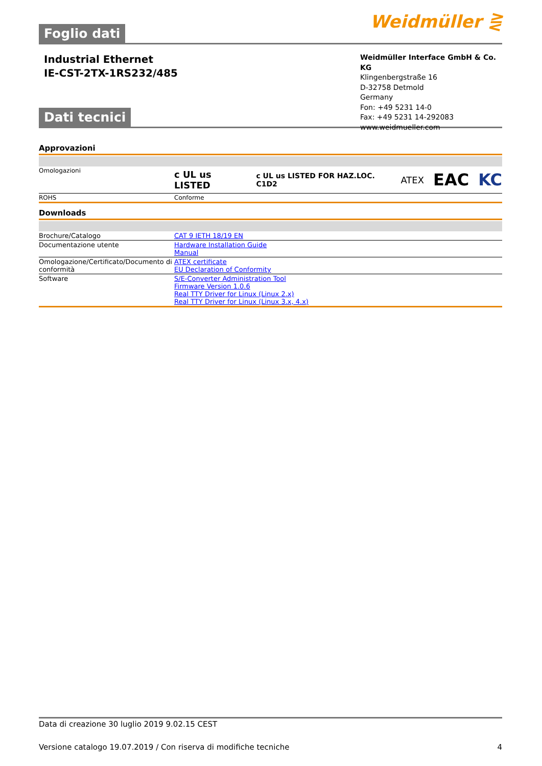Foglio dati Weidmüller ⋛
Industrial Ethernet
IE-CST-2TX-1RS232/485
Weidmüller Interface GmbH & Co. KG
Klingenbergstraße 16
D-32758 Detmold
Germany
Fon: +49 5231 14-0
Fax: +49 5231 14-292083
www.weidmueller.com
Dati tecnici
Approvazioni
| Omologazioni | c UL us LISTED c UL us LISTED FOR HAZ.LOC. C1D2 ATEX EAC KC |
| ROHS | Conforme |
Downloads
| Brochure/Catalogo | CAT 9 IETH 18/19 EN |
| Documentazione utente | Hardware Installation Guide Manual |
| Omologazione/Certificato/Documento di conformità | ATEX certificate EU Declaration of Conformity |
| Software | S/E-Converter Administration Tool Firmware Version 1.0.6 Real TTY Driver for Linux (Linux 2.x) Real TTY Driver for Linux (Linux 3.x, 4.x) |
Data di creazione 30 luglio 2019 9.02.15 CEST
Versione catalogo 19.07.2019 / Con riserva di modifiche tecniche 4